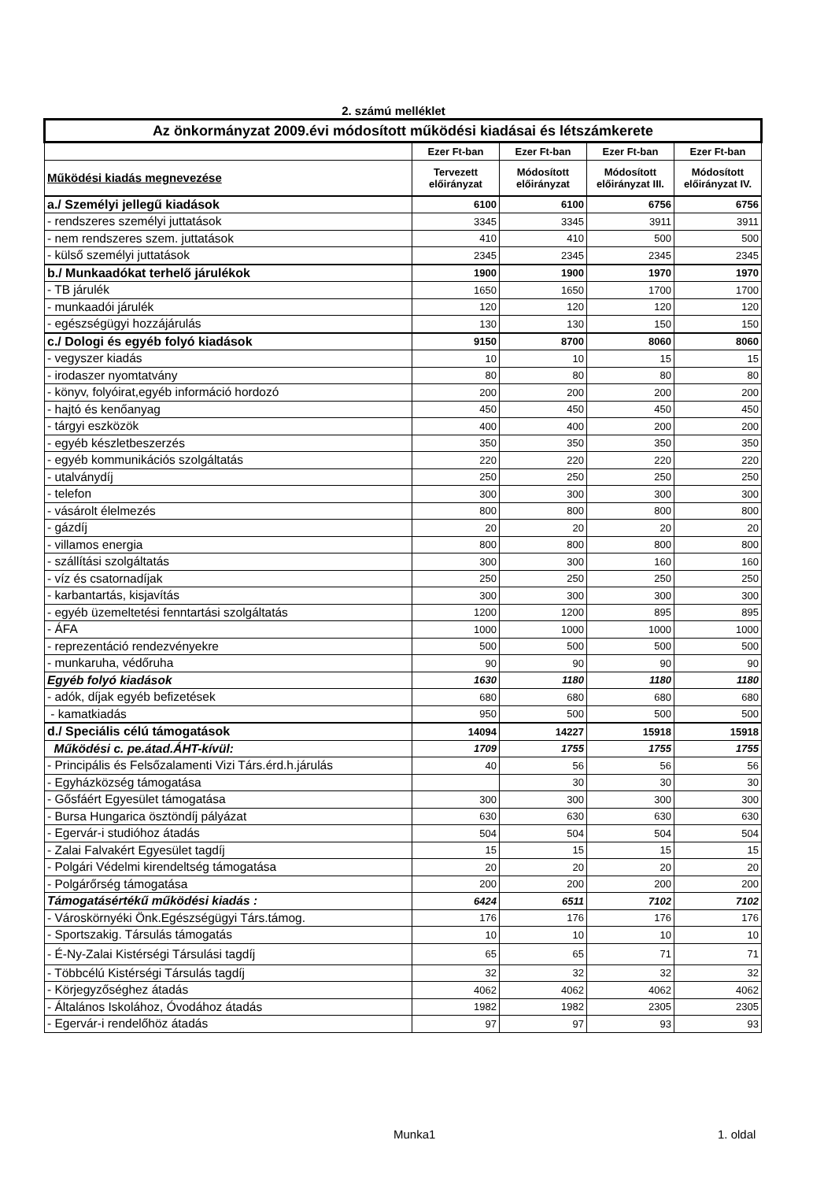2. számú melléklet
| Az önkormányzat 2009.évi módosított működési kiadásai és létszámkerete | | | | |
| | Ezer Ft-ban | Ezer Ft-ban | Ezer Ft-ban | Ezer Ft-ban |
| Működési kiadás megnevezése | Tervezett előirányzat | Módosított előirányzat | Módosított előirányzat III. | Módosított előirányzat IV. |
| a./ Személyi jellegű kiadások | 6100 | 6100 | 6756 | 6756 |
| - rendszeres személyi juttatások | 3345 | 3345 | 3911 | 3911 |
| - nem rendszeres szem. juttatások | 410 | 410 | 500 | 500 |
| - külső személyi juttatások | 2345 | 2345 | 2345 | 2345 |
| b./ Munkaadókat terhelő járulékok | 1900 | 1900 | 1970 | 1970 |
| - TB járulék | 1650 | 1650 | 1700 | 1700 |
| - munkaadói járulék | 120 | 120 | 120 | 120 |
| - egészségügyi hozzájárulás | 130 | 130 | 150 | 150 |
| c./ Dologi és egyéb folyó kiadások | 9150 | 8700 | 8060 | 8060 |
| - vegyszer kiadás | 10 | 10 | 15 | 15 |
| - irodaszer nyomtatvány | 80 | 80 | 80 | 80 |
| - könyv, folyóirat,egyéb információ hordozó | 200 | 200 | 200 | 200 |
| - hajtó és kenőanyag | 450 | 450 | 450 | 450 |
| - tárgyi eszközök | 400 | 400 | 200 | 200 |
| - egyéb készletbeszerzés | 350 | 350 | 350 | 350 |
| - egyéb kommunikációs szolgáltatás | 220 | 220 | 220 | 220 |
| - utalványdíj | 250 | 250 | 250 | 250 |
| - telefon | 300 | 300 | 300 | 300 |
| - vásárolt élelmezés | 800 | 800 | 800 | 800 |
| - gázdíj | 20 | 20 | 20 | 20 |
| - villamos energia | 800 | 800 | 800 | 800 |
| - szállítási szolgáltatás | 300 | 300 | 160 | 160 |
| - víz és csatornadíjak | 250 | 250 | 250 | 250 |
| - karbantartás, kisjavítás | 300 | 300 | 300 | 300 |
| - egyéb üzemeltetési fenntartási szolgáltatás | 1200 | 1200 | 895 | 895 |
| - ÁFA | 1000 | 1000 | 1000 | 1000 |
| - reprezentáció rendezvényekre | 500 | 500 | 500 | 500 |
| - munkaruha, védőruha | 90 | 90 | 90 | 90 |
| Egyéb folyó kiadások | 1630 | 1180 | 1180 | 1180 |
| - adók, díjak egyéb befizetések | 680 | 680 | 680 | 680 |
| - kamatkiadás | 950 | 500 | 500 | 500 |
| d./ Speciális célú támogatások | 14094 | 14227 | 15918 | 15918 |
| Működési c. pe.átad.ÁHT-kívül: | 1709 | 1755 | 1755 | 1755 |
| - Principális és Felsőzalamenti Vizi Társ.érd.h.járulás | 40 | 56 | 56 | 56 |
| - Egyházközség támogatása | | 30 | 30 | 30 |
| - Gősfáért Egyesület támogatása | 300 | 300 | 300 | 300 |
| - Bursa Hungarica ösztöndíj pályázat | 630 | 630 | 630 | 630 |
| - Egervár-i studióhoz átadás | 504 | 504 | 504 | 504 |
| - Zalai Falvakért Egyesület tagdíj | 15 | 15 | 15 | 15 |
| - Polgári Védelmi kirendeltség támogatása | 20 | 20 | 20 | 20 |
| - Polgárőrség támogatása | 200 | 200 | 200 | 200 |
| Támogatásértékű működési kiadás : | 6424 | 6511 | 7102 | 7102 |
| - Városkörnyéki Önk.Egészségügyi Társ.támog. | 176 | 176 | 176 | 176 |
| - Sportszakig. Társulás támogatás | 10 | 10 | 10 | 10 |
| - É-Ny-Zalai Kistérségi Társulási tagdíj | 65 | 65 | 71 | 71 |
| - Többcélú Kistérségi Társulás tagdíj | 32 | 32 | 32 | 32 |
| - Körjegyzőséghez átadás | 4062 | 4062 | 4062 | 4062 |
| - Általános Iskolához, Óvodához átadás | 1982 | 1982 | 2305 | 2305 |
| - Egervár-i rendelőhöz átadás | 97 | 97 | 93 | 93 |
Munka1 1. oldal